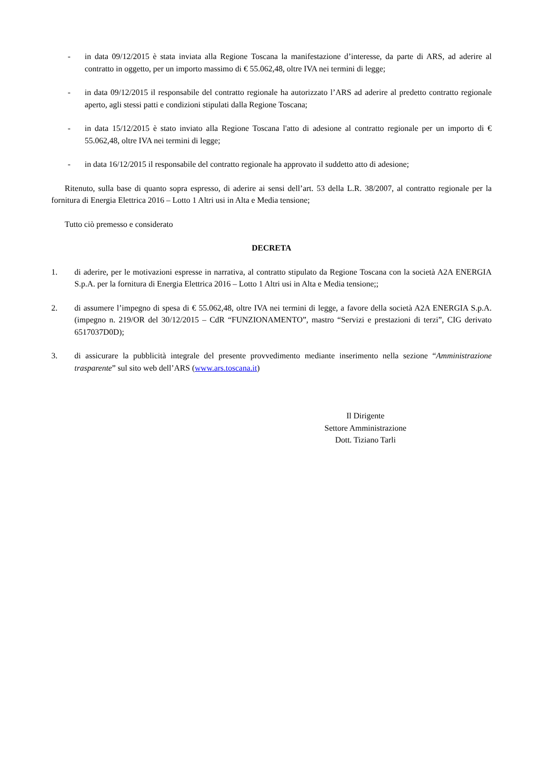- in data 09/12/2015 è stata inviata alla Regione Toscana la manifestazione d’interesse, da parte di ARS, ad aderire al contratto in oggetto, per un importo massimo di € 55.062,48, oltre IVA nei termini di legge;
- in data 09/12/2015 il responsabile del contratto regionale ha autorizzato l’ARS ad aderire al predetto contratto regionale aperto, agli stessi patti e condizioni stipulati dalla Regione Toscana;
- in data 15/12/2015 è stato inviato alla Regione Toscana l'atto di adesione al contratto regionale per un importo di € 55.062,48, oltre IVA nei termini di legge;
- in data 16/12/2015 il responsabile del contratto regionale ha approvato il suddetto atto di adesione;
Ritenuto, sulla base di quanto sopra espresso, di aderire ai sensi dell’art. 53 della L.R. 38/2007, al contratto regionale per la fornitura di Energia Elettrica 2016 – Lotto 1 Altri usi in Alta e Media tensione;
Tutto ciò premesso e considerato
DECRETA
1. di aderire, per le motivazioni espresse in narrativa, al contratto stipulato da Regione Toscana con la società A2A ENERGIA S.p.A. per la fornitura di Energia Elettrica 2016 – Lotto 1 Altri usi in Alta e Media tensione;;
2. di assumere l’impegno di spesa di € 55.062,48, oltre IVA nei termini di legge, a favore della società A2A ENERGIA S.p.A. (impegno n. 219/OR del 30/12/2015 – CdR “FUNZIONAMENTO”, mastro “Servizi e prestazioni di terzi”, CIG derivato 6517037D0D);
3. di assicurare la pubblicità integrale del presente provvedimento mediante inserimento nella sezione “Amministrazione trasparente” sul sito web dell’ARS (www.ars.toscana.it)
Il Dirigente
Settore Amministrazione
Dott. Tiziano Tarli